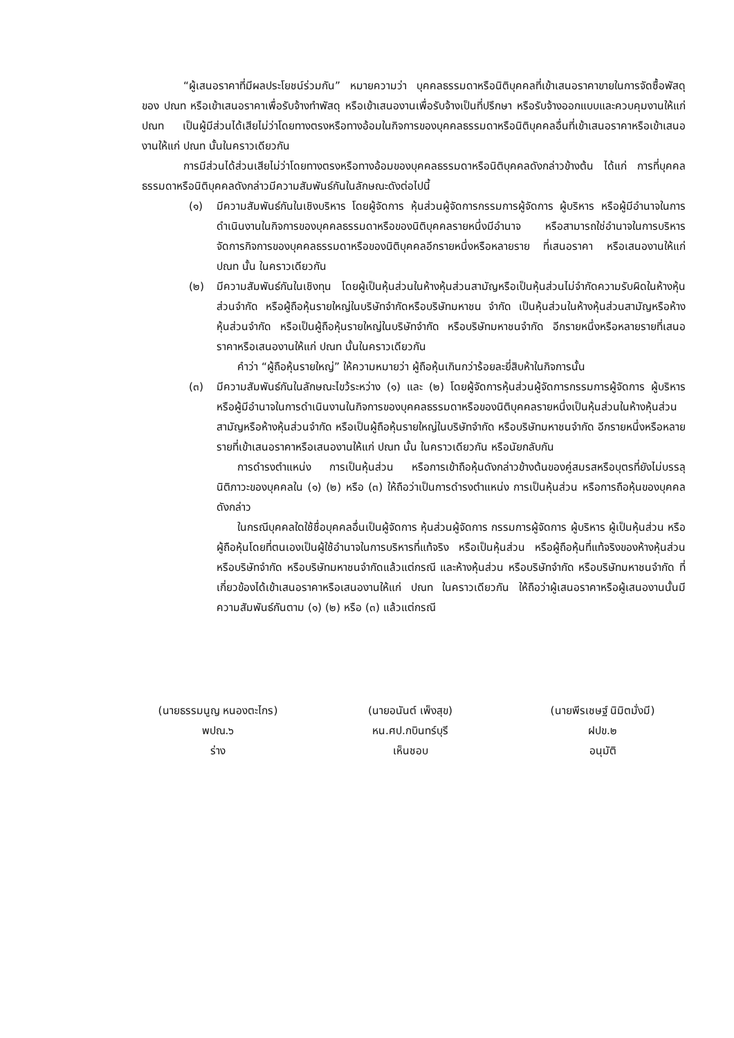“ผู้เสนอราคาที่มีผลประโยชน์ร่วมกัน” หมายความว่า บุคคลธรรมดาหรือนิติบุคคลที่เข้าเสนอราคาขายในการจัดซื้อพัสดุของ ปณท หรือเข้าเสนอราคาเพื่อรับจ้างทำพัสดุ หรือเข้าเสนองานเพื่อรับจ้างเป็นที่ปรึกษา หรือรับจ้างออกแบบและควบคุมงานให้แก่ ปณท เป็นผู้มีส่วนได้เสียไม่ว่าโดยทางตรงหรือทางอ้อมในกิจการของบุคคลธรรมดาหรือนิติบุคคลอื่นที่เข้าเสนอราคาหรือเข้าเสนองานให้แก่ ปณท นั้นในคราวเดียวกัน
การมีส่วนได้ส่วนเสียไม่ว่าโดยทางตรงหรือทางอ้อมของบุคคลธรรมดาหรือนิติบุคคลดังกล่าวข้างต้น ได้แก่ การที่บุคคลธรรมดาหรือนิติบุคคลดังกล่าวมีความสัมพันธ์กันในลักษณะดังต่อไปนี้
(๑) มีความสัมพันธ์กันในเชิงบริหาร โดยผู้จัดการ หุ้นส่วนผู้จัดการกรรมการผู้จัดการ ผู้บริหาร หรือผู้มีอำนาจในการดำเนินงานในกิจการของบุคคลธรรมดาหรือของนิติบุคคลรายหนึ่งมีอำนาจ หรือสามารถใช่อำนาจในการบริหารจัดการกิจการของบุคคลธรรมดาหรือของนิติบุคคลอีกรายหนึ่งหรือหลายราย ที่เสนอราคา หรือเสนองานให้แก่ ปณท นั้น ในคราวเดียวกัน
(๒) มีความสัมพันธ์กันในเชิงทุน โดยผู้เป็นหุ้นส่วนในห้างหุ้นส่วนสามัญหรือเป็นหุ้นส่วนไม่จำกัดความรับผิดในห้างหุ้นส่วนจำกัด หรือผู้ถือหุ้นรายใหญ่ในบริษัทจำกัดหรือบริษัทมหาชน จำกัด เป็นหุ้นส่วนในห้างหุ้นส่วนสามัญหรือห้างหุ้นส่วนจำกัด หรือเป็นผู้ถือหุ้นรายใหญ่ในบริษัทจำกัด หรือบริษัทมหาชนจำกัด อีกรายหนึ่งหรือหลายรายที่เสนอราคาหรือเสนองานให้แก่ ปณท นั้นในคราวเดียวกัน
คำว่า “ผู้ถือหุ้นรายใหญ่” ให้ความหมายว่า ผู้ถือหุ้นเกินกว่าร้อยละยี่สิบห้าในกิจการนั้น
(๓) มีความสัมพันธ์กันในลักษณะไขว้ระหว่าง (๑) และ (๒) โดยผู้จัดการหุ้นส่วนผู้จัดการกรรมการผู้จัดการ ผู้บริหาร หรือผู้มีอำนาจในการดำเนินงานในกิจการของบุคคลธรรมดาหรือของนิติบุคคลรายหนึ่งเป็นหุ้นส่วนในห้างหุ้นส่วนสามัญหรือห้างหุ้นส่วนจำกัด หรือเป็นผู้ถือหุ้นรายใหญ่ในบริษัทจำกัด หรือบริษัทมหาชนจำกัด อีกรายหนึ่งหรือหลายรายที่เข้าเสนอราคาหรือเสนองานให้แก่ ปณท นั้น ในคราวเดียวกัน หรือนัยกลับกัน
การดำรงตำแหน่ง การเป็นหุ้นส่วน หรือการเข้าถือหุ้นดังกล่าวข้างต้นของคู่สมรสหรือบุตรที่ยังไม่บรรลุนิติภาวะของบุคคลใน (๑) (๒) หรือ (๓) ให้ถือว่าเป็นการดำรงตำแหน่ง การเป็นหุ้นส่วน หรือการถือหุ้นของบุคคลดังกล่าว
ในกรณีบุคคลใดใช้ชื่อบุคคลอื่นเป็นผู้จัดการ หุ้นส่วนผู้จัดการ กรรมการผู้จัดการ ผู้บริหาร ผู้เป็นหุ้นส่วน หรือผู้ถือหุ้นโดยที่ตนเองเป็นผู้ใช้อำนาจในการบริหารที่แท้จริง หรือเป็นหุ้นส่วน หรือผู้ถือหุ้นที่แท้จริงของห้างหุ้นส่วน หรือบริษัทจำกัด หรือบริษัทมหาชนจำกัดแล้วแต่กรณี และห้างหุ้นส่วน หรือบริษัทจำกัด หรือบริษัทมหาชนจำกัด ที่เกี่ยวข้องได้เข้าเสนอราคาหรือเสนองานให้แก่ ปณท ในคราวเดียวกัน ให้ถือว่าผู้เสนอราคาหรือผู้เสนองานนั้นมีความสัมพันธ์กันตาม (๑) (๒) หรือ (๓) แล้วแต่กรณี
(นายธรรมนูญ หนองตะไกร)
พปณ.๖
ร่าง
(นายอนันต์ เพ็งสุข)
หน.ศป.กบินทร์บุรี
เห็นชอบ
(นายพีรเชษฐ์ นิมิตมั่งมี)
ฝปข.๒
อนุมัติ